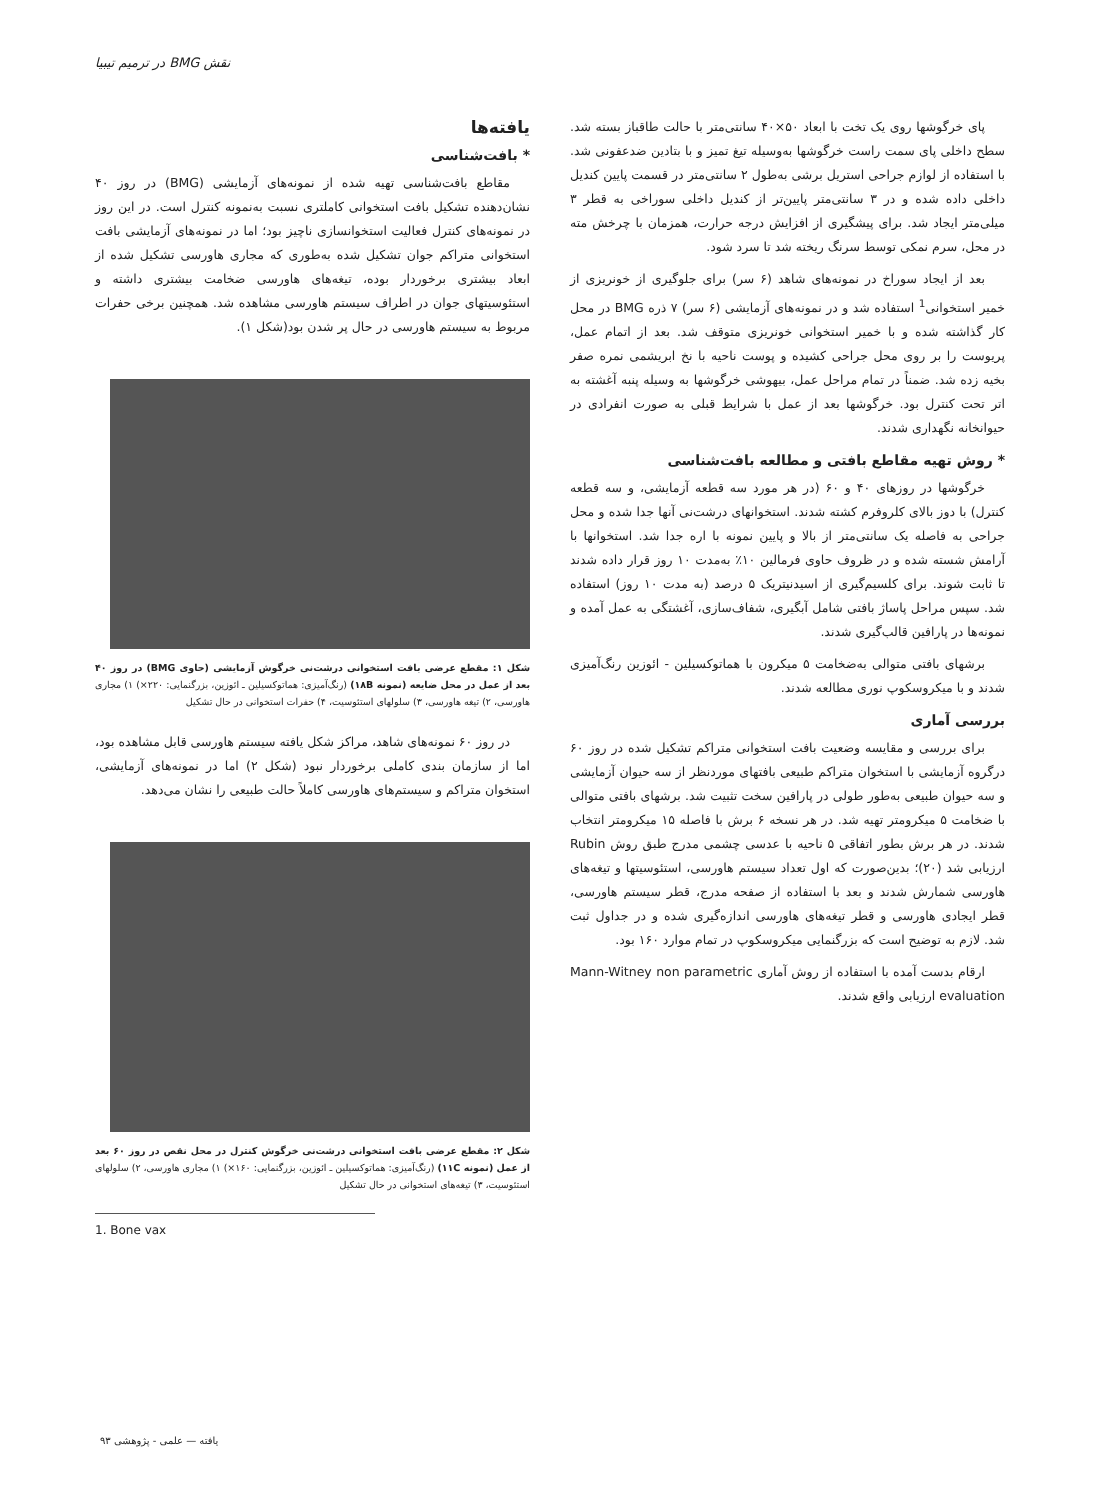نقش BMG در ترمیم تیبیا
پای خرگوشها روی یک تخت با ابعاد ۵۰×۴۰ سانتی‌متر با حالت طاقباز بسته شد. سطح داخلی پای سمت راست خرگوشها به‌وسیله تیغ تمیز و با بتادین ضدعفونی شد. با استفاده از لوازم جراحی استریل برشی به‌طول ۲ سانتی‌متر در قسمت پایین کندیل داخلی داده شده و در ۳ سانتی‌متر پایین‌تر از کندیل داخلی سوراخی به قطر ۳ میلی‌متر ایجاد شد. برای پیشگیری از افزایش درجه حرارت، همزمان با چرخش مته در محل، سرم نمکی توسط سرنگ ریخته شد تا سرد شود.
بعد از ایجاد سوراخ در نمونه‌های شاهد (۶ سر) برای جلوگیری از خونریزی از خمیر استخوانی<sup>1</sup> استفاده شد و در نمونه‌های آزمایشی (۶ سر) ۷ ذره BMG در محل کار گذاشته شده و با خمیر استخوانی خونریزی متوقف شد. بعد از اتمام عمل، پریوست را بر روی محل جراحی کشیده و پوست ناحیه با نخ ابریشمی نمره صفر بخیه زده شد. ضمناً در تمام مراحل عمل، بیهوشی خرگوشها به وسیله پنبه آغشته به اتر تحت کنترل بود. خرگوشها بعد از عمل با شرایط قبلی به صورت انفرادی در حیوانخانه نگهداری شدند.
* روش تهیه مقاطع بافتی و مطالعه بافت‌شناسی
خرگوشها در روزهای ۴۰ و ۶۰ (در هر مورد سه قطعه آزمایشی، و سه قطعه کنترل) با دوز بالای کلروفرم کشته شدند. استخوانهای درشت‌نی آنها جدا شده و محل جراحی به فاصله یک سانتی‌متر از بالا و پایین نمونه با اره جدا شد. استخوانها با آرامش شسته شده و در ظروف حاوی فرمالین ۱۰٪ به‌مدت ۱۰ روز قرار داده شدند تا ثابت شوند. برای کلسیم‌گیری از اسیدنیتریک ۵ درصد (به مدت ۱۰ روز) استفاده شد. سپس مراحل پاساژ بافتی شامل آبگیری، شفاف‌سازی، آغشتگی به عمل آمده و نمونه‌ها در پارافین قالب‌گیری شدند.
برشهای بافتی متوالی به‌ضخامت ۵ میکرون با هماتوکسیلین - ائوزین رنگ‌آمیزی شدند و با میکروسکوپ نوری مطالعه شدند.
بررسی آماری
برای بررسی و مقایسه وضعیت بافت استخوانی متراکم تشکیل شده در روز ۶۰ درگروه آزمایشی با استخوان متراکم طبیعی بافتهای موردنظر از سه حیوان آزمایشی و سه حیوان طبیعی به‌طور طولی در پارافین سخت تثبیت شد. برشهای بافتی متوالی با ضخامت ۵ میکرومتر تهیه شد. در هر نسخه ۶ برش با فاصله ۱۵ میکرومتر انتخاب شدند. در هر برش بطور اتفاقی ۵ ناحیه با عدسی چشمی مدرج طبق روش Rubin ارزیابی شد (۲۰)؛ بدین‌صورت که اول تعداد سیستم هاورسی، استئوسیتها و تیغه‌های هاورسی شمارش شدند و بعد با استفاده از صفحه مدرج، قطر سیستم هاورسی، قطر ایجادی هاورسی و قطر تیغه‌های هاورسی اندازه‌گیری شده و در جداول ثبت شد. لازم به توضیح است که بزرگنمایی میکروسکوپ در تمام موارد ۱۶۰ بود.
ارقام بدست آمده با استفاده از روش آماری Mann-Witney non parametric evaluation ارزیابی واقع شدند.
یافته‌ها
* بافت‌شناسی
مقاطع بافت‌شناسی تهیه شده از نمونه‌های آزمایشی (BMG) در روز ۴۰ نشان‌دهنده تشکیل بافت استخوانی کاملتری نسبت به‌نمونه کنترل است. در این روز در نمونه‌های کنترل فعالیت استخوانسازی ناچیز بود؛ اما در نمونه‌های آزمایشی بافت استخوانی متراکم جوان تشکیل شده به‌طوری که مجاری هاورسی تشکیل شده از ابعاد بیشتری برخوردار بوده، تیغه‌های هاورسی ضخامت بیشتری داشته و استئوسیتهای جوان در اطراف سیستم هاورسی مشاهده شد. همچنین برخی حفرات مربوط به سیستم هاورسی در حال پر شدن بود(شکل ۱).
شکل ۱: مقطع عرضی بافت استخوانی درشت‌نی خرگوش آزمایشی (حاوی BMG) در روز ۴۰ بعد از عمل در محل ضایعه (نمونه ۱۸B) (رنگ‌آمیزی: هماتوکسیلین ـ ائوزین، بزرگنمایی: ۲۲۰×) ۱) مجاری هاورسی، ۲) تیغه هاورسی، ۳) سلولهای استئوسیت، ۴) حفرات استخوانی در حال تشکیل
در روز ۶۰ نمونه‌های شاهد، مراکز شکل یافته سیستم هاورسی قابل مشاهده بود، اما از سازمان بندی کاملی برخوردار نبود (شکل ۲) اما در نمونه‌های آزمایشی، استخوان متراکم و سیستم‌های هاورسی کاملاً حالت طبیعی را نشان می‌دهد.
شکل ۲: مقطع عرضی بافت استخوانی درشت‌نی خرگوش کنترل در محل نقص در روز ۶۰ بعد از عمل (نمونه ۱۱C) (رنگ‌آمیزی: هماتوکسیلین ـ ائوزین، بزرگنمایی: ۱۶۰×) ۱) مجاری هاورسی، ۲) سلولهای استئوسیت، ۳) تیغه‌های استخوانی در حال تشکیل
1. Bone vax
یافته — علمی - پژوهشی ۹۳